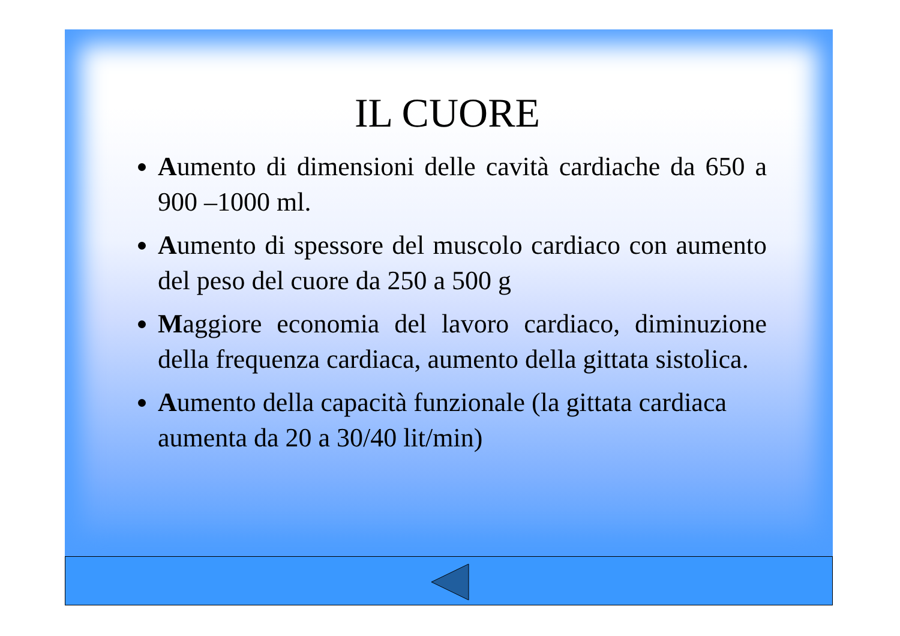IL CUORE
Aumento di dimensioni delle cavità cardiache da 650 a 900 –1000 ml.
Aumento di spessore del muscolo cardiaco con aumento del peso del cuore da 250 a 500 g
Maggiore economia del lavoro cardiaco, diminuzione della frequenza cardiaca, aumento della gittata sistolica.
Aumento della capacità funzionale (la gittata cardiaca aumenta da 20 a 30/40 lit/min)